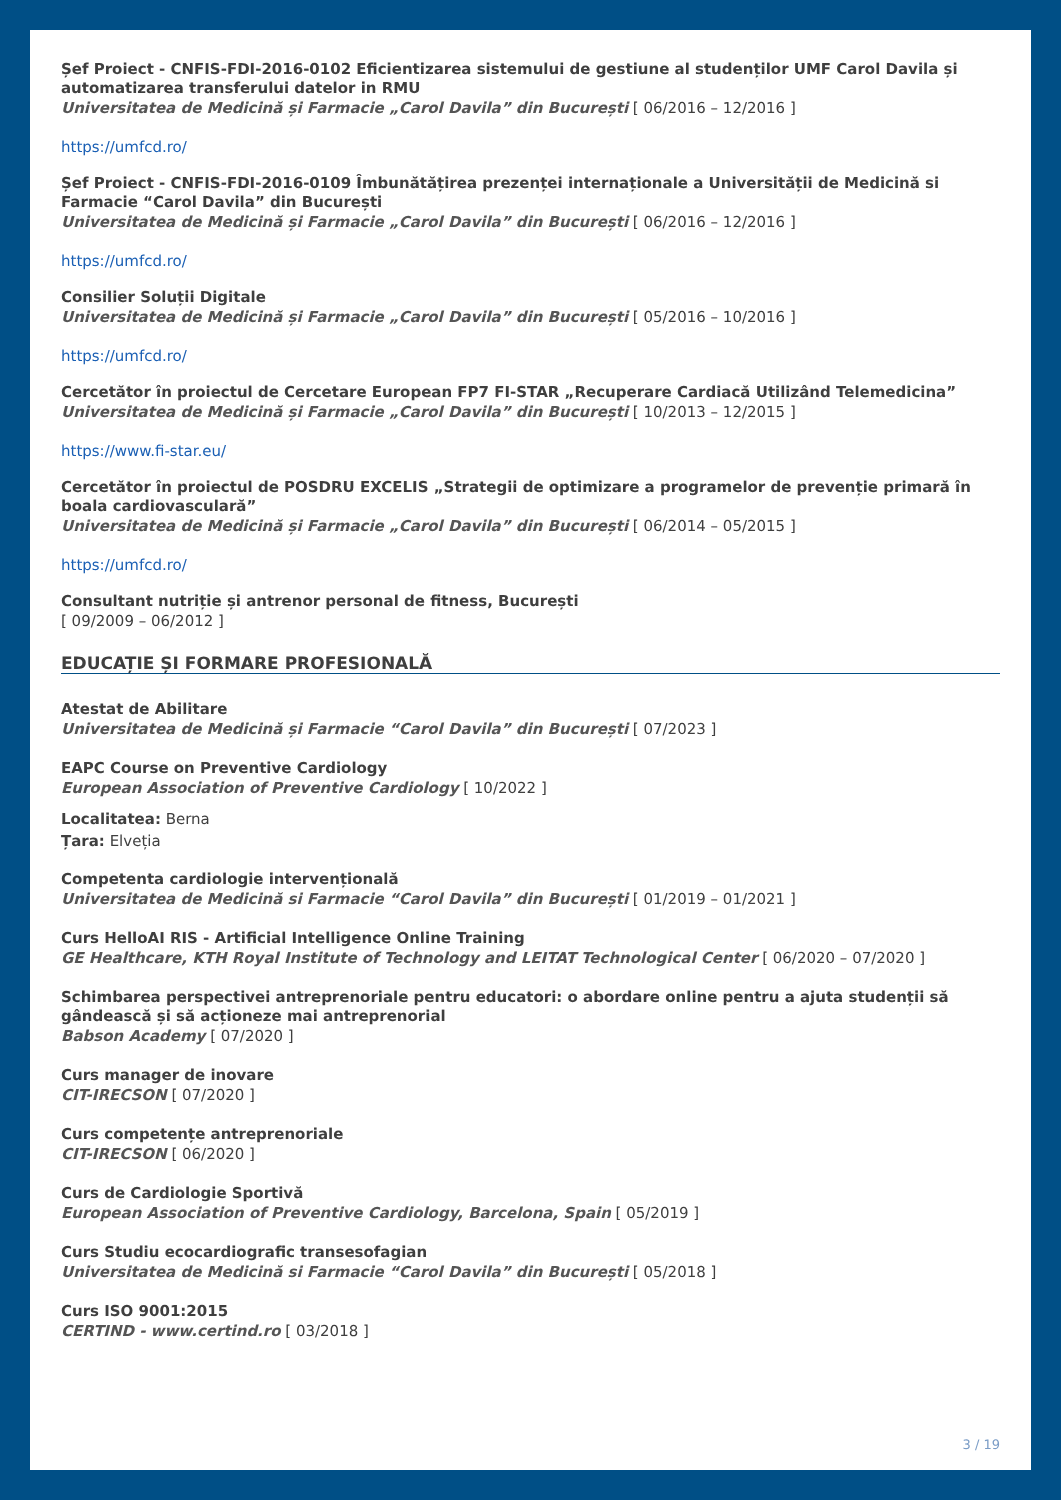Șef Proiect - CNFIS-FDI-2016-0102 Eficientizarea sistemului de gestiune al studenților UMF Carol Davila și automatizarea transferului datelor in RMU
Universitatea de Medicină și Farmacie „Carol Davila” din București [ 06/2016 – 12/2016 ]
https://umfcd.ro/
Șef Proiect - CNFIS-FDI-2016-0109 Îmbunătățirea prezenței internaționale a Universității de Medicină si Farmacie “Carol Davila” din București
Universitatea de Medicină și Farmacie „Carol Davila” din București [ 06/2016 – 12/2016 ]
https://umfcd.ro/
Consilier Soluții Digitale
Universitatea de Medicină și Farmacie „Carol Davila” din București [ 05/2016 – 10/2016 ]
https://umfcd.ro/
Cercetător în proiectul de Cercetare European FP7 FI-STAR „Recuperare Cardiacă Utilizând Telemedicina”
Universitatea de Medicină și Farmacie „Carol Davila” din București [ 10/2013 – 12/2015 ]
https://www.fi-star.eu/
Cercetător în proiectul de POSDRU EXCELIS „Strategii de optimizare a programelor de prevenție primară în boala cardiovasculară”
Universitatea de Medicină și Farmacie „Carol Davila” din București [ 06/2014 – 05/2015 ]
https://umfcd.ro/
Consultant nutriție și antrenor personal de fitness, București
[ 09/2009 – 06/2012 ]
EDUCAȚIE ȘI FORMARE PROFESIONALĂ
Atestat de Abilitare
Universitatea de Medicină și Farmacie “Carol Davila” din București [ 07/2023 ]
EAPC Course on Preventive Cardiology
European Association of Preventive Cardiology [ 10/2022 ]
Localitatea: Berna
Țara: Elveția
Competenta cardiologie intervențională
Universitatea de Medicină si Farmacie “Carol Davila” din București [ 01/2019 – 01/2021 ]
Curs HelloAI RIS - Artificial Intelligence Online Training
GE Healthcare, KTH Royal Institute of Technology and LEITAT Technological Center [ 06/2020 – 07/2020 ]
Schimbarea perspectivei antreprenoriale pentru educatori: o abordare online pentru a ajuta studenții să gândească și să acționeze mai antreprenorial
Babson Academy [ 07/2020 ]
Curs manager de inovare
CIT-IRECSON [ 07/2020 ]
Curs competențe antreprenoriale
CIT-IRECSON [ 06/2020 ]
Curs de Cardiologie Sportivă
European Association of Preventive Cardiology, Barcelona, Spain [ 05/2019 ]
Curs Studiu ecocardiografic transesofagian
Universitatea de Medicină si Farmacie “Carol Davila” din București [ 05/2018 ]
Curs ISO 9001:2015
CERTIND - www.certind.ro [ 03/2018 ]
3 / 19